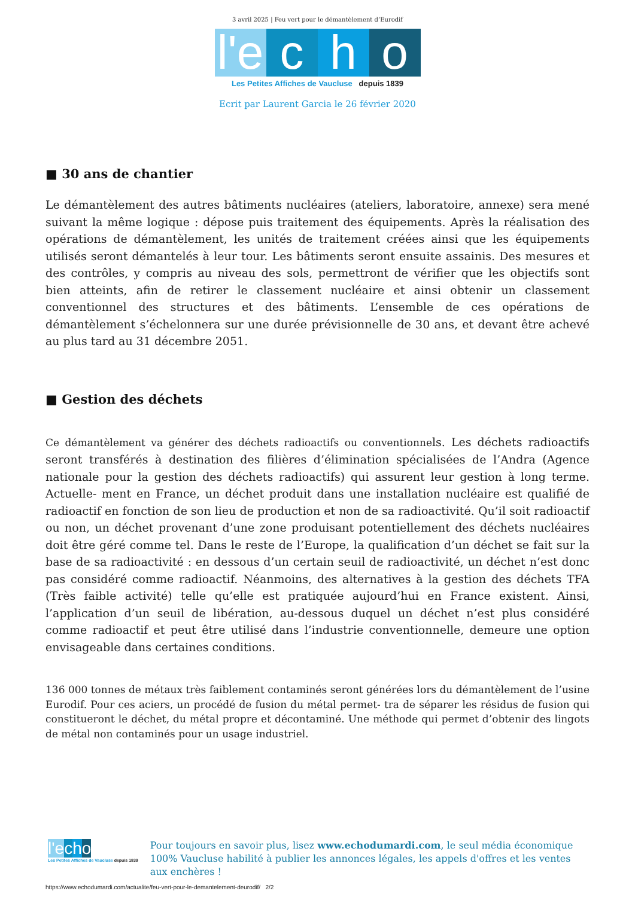3 avril 2025 | Feu vert pour le démantèlement d’Eurodif
l'e c h o
Les Petites Affiches de Vaucluse depuis 1839
Ecrit par Laurent Garcia le 26 février 2020
■ 30 ans de chantier
Le démantèlement des autres bâtiments nucléaires (ateliers, laboratoire, annexe) sera mené suivant la même logique : dépose puis traitement des équipements. Après la réalisation des opérations de démantèlement, les unités de traitement créées ainsi que les équipements utilisés seront démantelés à leur tour. Les bâtiments seront ensuite assainis. Des mesures et des contrôles, y compris au niveau des sols, permettront de vérifier que les objectifs sont bien atteints, afin de retirer le classement nucléaire et ainsi obtenir un classement conventionnel des structures et des bâtiments. L’ensemble de ces opérations de démantèlement s’échelonnera sur une durée prévisionnelle de 30 ans, et devant être achevé au plus tard au 31 décembre 2051.
■ Gestion des déchets
Ce démantèlement va générer des déchets radioactifs ou conventionnels. Les déchets radioactifs seront transférés à destination des filières d’élimination spécialisées de l’Andra (Agence nationale pour la gestion des déchets radioactifs) qui assurent leur gestion à long terme. Actuelle- ment en France, un déchet produit dans une installation nucléaire est qualifié de radioactif en fonction de son lieu de production et non de sa radioactivité. Qu’il soit radioactif ou non, un déchet provenant d’une zone produisant potentiellement des déchets nucléaires doit être géré comme tel. Dans le reste de l’Europe, la qualification d’un déchet se fait sur la base de sa radioactivité : en dessous d’un certain seuil de radioactivité, un déchet n’est donc pas considéré comme radioactif. Néanmoins, des alternatives à la gestion des déchets TFA (Très faible activité) telle qu’elle est pratiquée aujourd’hui en France existent. Ainsi, l’application d’un seuil de libération, au-dessous duquel un déchet n’est plus considéré comme radioactif et peut être utilisé dans l’industrie conventionnelle, demeure une option envisageable dans certaines conditions.
136 000 tonnes de métaux très faiblement contaminés seront générées lors du démantèlement de l’usine Eurodif. Pour ces aciers, un procédé de fusion du métal permet- tra de séparer les résidus de fusion qui constitueront le déchet, du métal propre et décontaminé. Une méthode qui permet d’obtenir des lingots de métal non contaminés pour un usage industriel.
l'e cho
Les Petites Affiches de Vaucluse depuis 1839
Pour toujours en savoir plus, lisez www.echodumardi.com, le seul média économique 100% Vaucluse habilité à publier les annonces légales, les appels d'offres et les ventes aux enchères !
https://www.echodumardi.com/actualite/feu-vert-pour-le-demantelement-deurodif/ 2/2